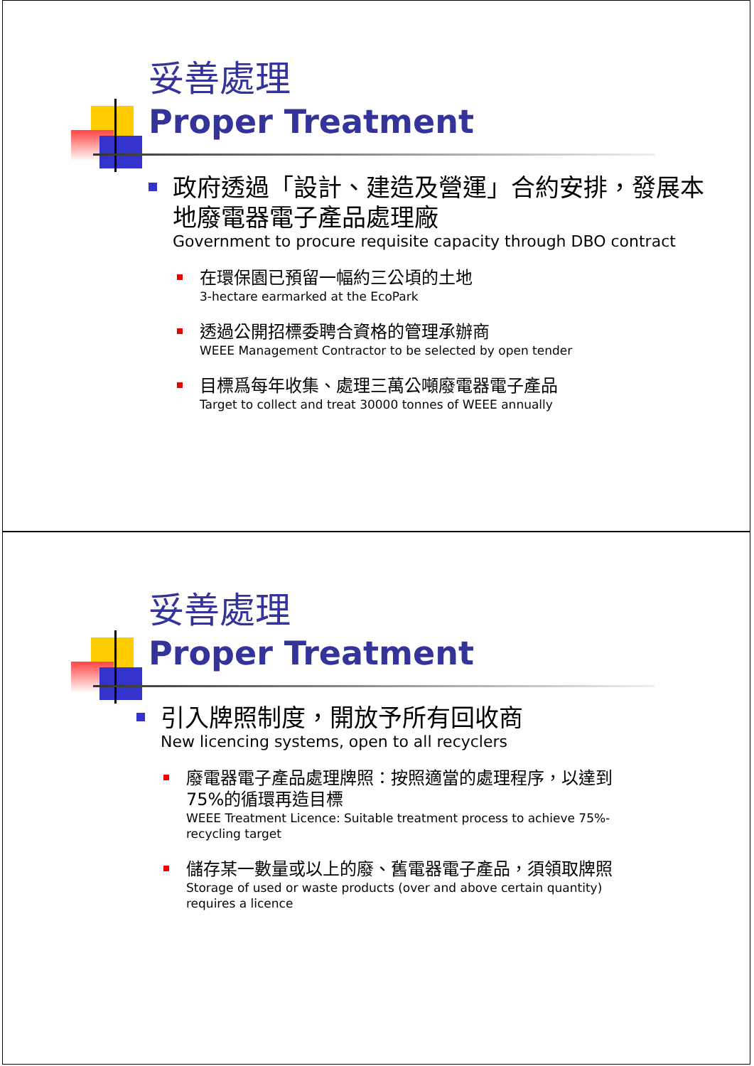妥善處理
Proper Treatment
政府透過「設計、建造及營運」合約安排，發展本地廢電器電子產品處理廠
Government to procure requisite capacity through DBO contract
在環保園已預留一幅約三公頃的土地
3-hectare earmarked at the EcoPark
透過公開招標委聘合資格的管理承辦商
WEEE Management Contractor to be selected by open tender
目標爲每年收集、處理三萬公噸廢電器電子產品
Target to collect and treat 30000 tonnes of WEEE annually
妥善處理
Proper Treatment
引入牌照制度，開放予所有回收商
New licencing systems, open to all recyclers
廢電器電子產品處理牌照：按照適當的處理程序，以達到75%的循環再造目標
WEEE Treatment Licence: Suitable treatment process to achieve 75%-recycling target
儲存某一數量或以上的廢、舊電器電子產品，須領取牌照
Storage of used or waste products (over and above certain quantity) requires a licence